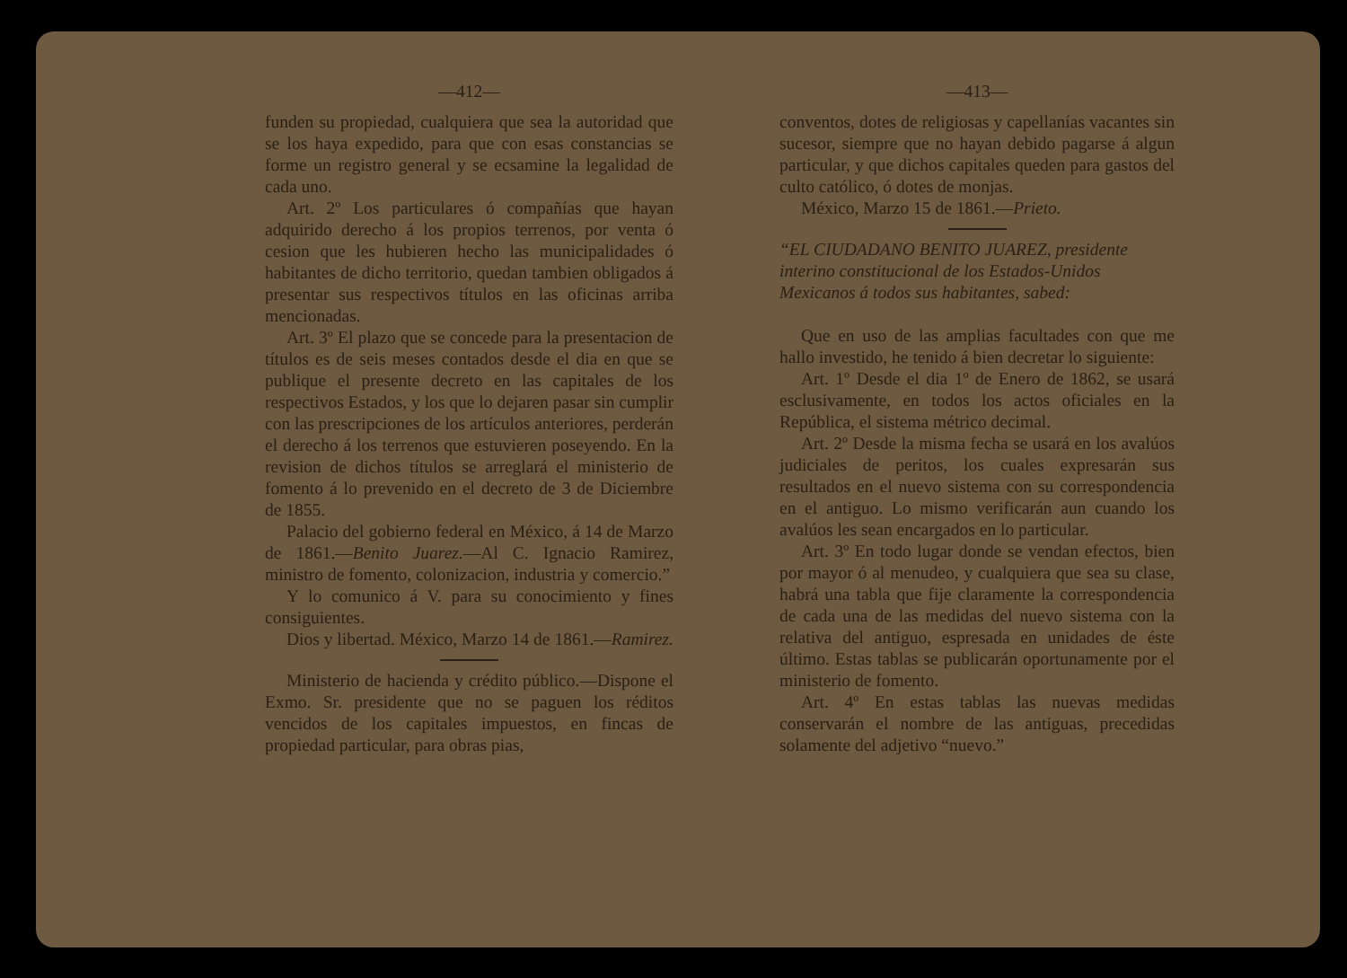—412—
funden su propiedad, cualquiera que sea la autoridad que se los haya expedido, para que con esas constancias se forme un registro general y se ecsamine la legalidad de cada uno.
Art. 2º Los particulares ó compañías que hayan adquirido derecho á los propios terrenos, por venta ó cesion que les hubieren hecho las municipalidades ó habitantes de dicho territorio, quedan tambien obligados á presentar sus respectivos títulos en las oficinas arriba mencionadas.
Art. 3º El plazo que se concede para la presentacion de títulos es de seis meses contados desde el dia en que se publique el presente decreto en las capitales de los respectivos Estados, y los que lo dejaren pasar sin cumplir con las prescripciones de los artículos anteriores, perderán el derecho á los terrenos que estuvieren poseyendo. En la revision de dichos títulos se arreglará el ministerio de fomento á lo prevenido en el decreto de 3 de Diciembre de 1855.
Palacio del gobierno federal en México, á 14 de Marzo de 1861.—Benito Juarez.—Al C. Ignacio Ramirez, ministro de fomento, colonizacion, industria y comercio.”
Y lo comunico á V. para su conocimiento y fines consiguientes.
Dios y libertad. México, Marzo 14 de 1861.—Ramirez.
Ministerio de hacienda y crédito público.—Dispone el Exmo. Sr. presidente que no se paguen los réditos vencidos de los capitales impuestos, en fincas de propiedad particular, para obras pias,
—413—
conventos, dotes de religiosas y capellanías vacantes sin sucesor, siempre que no hayan debido pagarse á algun particular, y que dichos capitales queden para gastos del culto católico, ó dotes de monjas.
México, Marzo 15 de 1861.—Prieto.
“EL CIUDADANO BENITO JUAREZ, presidente interino constitucional de los Estados-Unidos Mexicanos á todos sus habitantes, sabed:
Que en uso de las amplias facultades con que me hallo investido, he tenido á bien decretar lo siguiente:
Art. 1º Desde el dia 1º de Enero de 1862, se usará esclusivamente, en todos los actos oficiales en la República, el sistema métrico decimal.
Art. 2º Desde la misma fecha se usará en los avalúos judiciales de peritos, los cuales expresarán sus resultados en el nuevo sistema con su correspondencia en el antiguo. Lo mismo verificarán aun cuando los avalúos les sean encargados en lo particular.
Art. 3º En todo lugar donde se vendan efectos, bien por mayor ó al menudeo, y cualquiera que sea su clase, habrá una tabla que fije claramente la correspondencia de cada una de las medidas del nuevo sistema con la relativa del antiguo, espresada en unidades de éste último. Estas tablas se publicarán oportunamente por el ministerio de fomento.
Art. 4º En estas tablas las nuevas medidas conservarán el nombre de las antiguas, precedidas solamente del adjetivo “nuevo.”